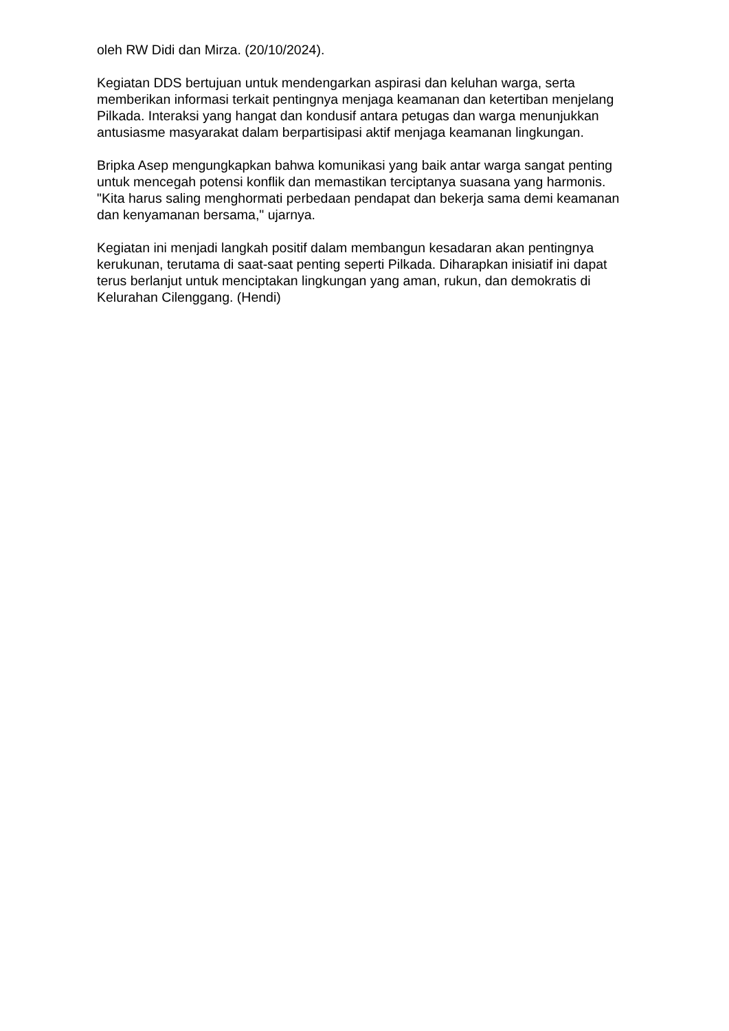oleh RW Didi dan Mirza. (20/10/2024).
Kegiatan DDS bertujuan untuk mendengarkan aspirasi dan keluhan warga, serta memberikan informasi terkait pentingnya menjaga keamanan dan ketertiban menjelang Pilkada. Interaksi yang hangat dan kondusif antara petugas dan warga menunjukkan antusiasme masyarakat dalam berpartisipasi aktif menjaga keamanan lingkungan.
Bripka Asep mengungkapkan bahwa komunikasi yang baik antar warga sangat penting untuk mencegah potensi konflik dan memastikan terciptanya suasana yang harmonis. "Kita harus saling menghormati perbedaan pendapat dan bekerja sama demi keamanan dan kenyamanan bersama," ujarnya.
Kegiatan ini menjadi langkah positif dalam membangun kesadaran akan pentingnya kerukunan, terutama di saat-saat penting seperti Pilkada. Diharapkan inisiatif ini dapat terus berlanjut untuk menciptakan lingkungan yang aman, rukun, dan demokratis di Kelurahan Cilenggang. (Hendi)